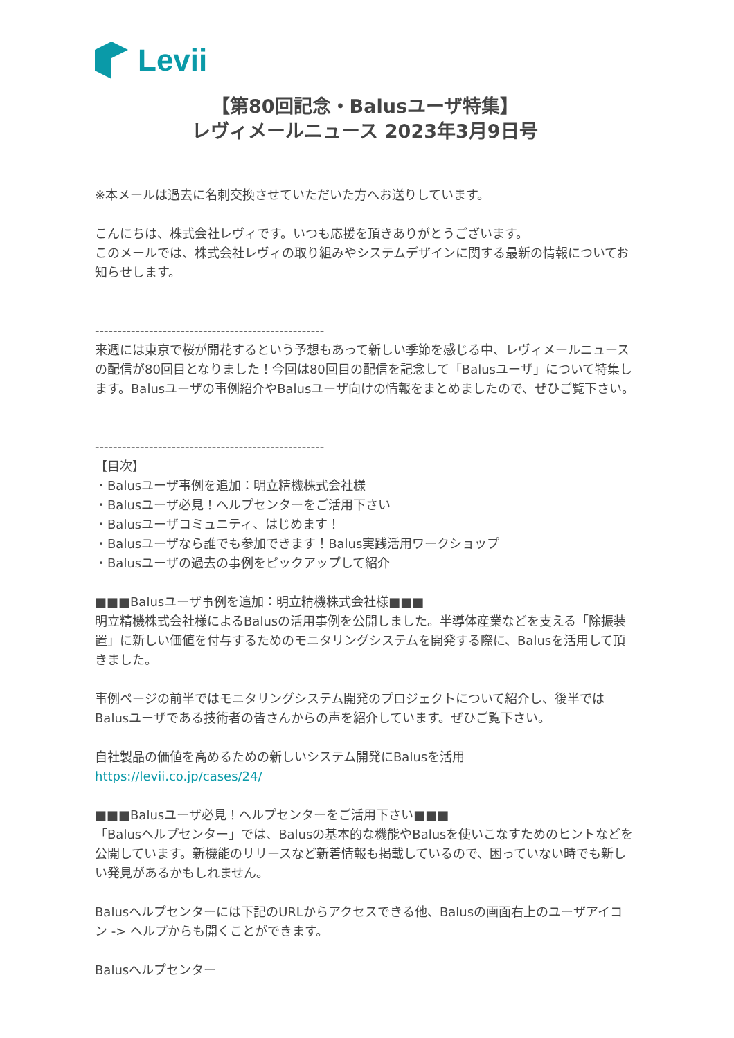Levii
【第80回記念・Balusユーザ特集】
レヴィメールニュース 2023年3月9日号
※本メールは過去に名刺交換させていただいた方へお送りしています。
こんにちは、株式会社レヴィです。いつも応援を頂きありがとうございます。
このメールでは、株式会社レヴィの取り組みやシステムデザインに関する最新の情報についてお知らせします。
---------------------------------------------------
来週には東京で桜が開花するという予想もあって新しい季節を感じる中、レヴィメールニュースの配信が80回目となりました！今回は80回目の配信を記念して「Balusユーザ」について特集します。Balusユーザの事例紹介やBalusユーザ向けの情報をまとめましたので、ぜひご覧下さい。
---------------------------------------------------
【目次】
・Balusユーザ事例を追加：明立精機株式会社様
・Balusユーザ必見！ヘルプセンターをご活用下さい
・Balusユーザコミュニティ、はじめます！
・Balusユーザなら誰でも参加できます！Balus実践活用ワークショップ
・Balusユーザの過去の事例をピックアップして紹介
■■■Balusユーザ事例を追加：明立精機株式会社様■■■
明立精機株式会社様によるBalusの活用事例を公開しました。半導体産業などを支える「除振装置」に新しい価値を付与するためのモニタリングシステムを開発する際に、Balusを活用して頂きました。
事例ページの前半ではモニタリングシステム開発のプロジェクトについて紹介し、後半ではBalusユーザである技術者の皆さんからの声を紹介しています。ぜひご覧下さい。
自社製品の価値を高めるための新しいシステム開発にBalusを活用
https://levii.co.jp/cases/24/
■■■Balusユーザ必見！ヘルプセンターをご活用下さい■■■
「Balusヘルプセンター」では、Balusの基本的な機能やBalusを使いこなすためのヒントなどを公開しています。新機能のリリースなど新着情報も掲載しているので、困っていない時でも新しい発見があるかもしれません。
Balusヘルプセンターには下記のURLからアクセスできる他、Balusの画面右上のユーザアイコン -> ヘルプからも開くことができます。
Balusヘルプセンター